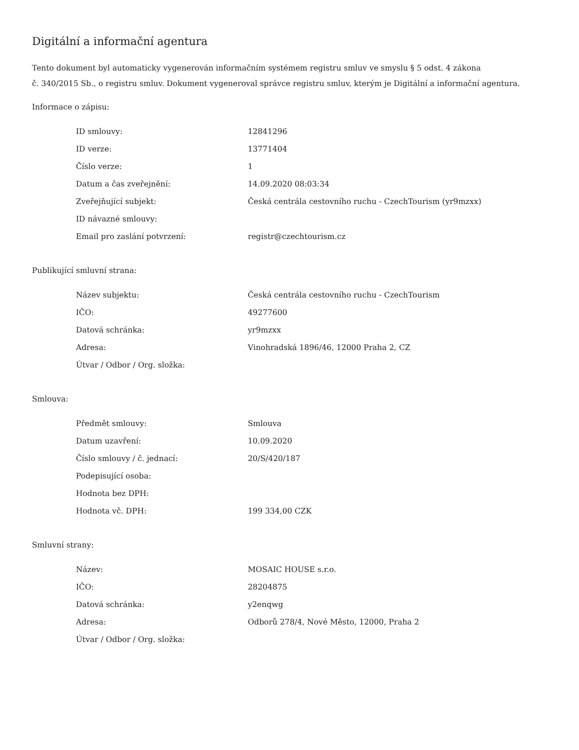Digitální a informační agentura
Tento dokument byl automaticky vygenerován informačním systémem registru smluv ve smyslu § 5 odst. 4 zákona
č. 340/2015 Sb., o registru smluv. Dokument vygeneroval správce registru smluv, kterým je Digitální a informační agentura.
Informace o zápisu:
| ID smlouvy: | 12841296 |
| ID verze: | 13771404 |
| Číslo verze: | 1 |
| Datum a čas zveřejnění: | 14.09.2020 08:03:34 |
| Zveřejňující subjekt: | Česká centrála cestovního ruchu - CzechTourism (yr9mzxx) |
| ID návazné smlouvy: | |
| Email pro zaslání potvrzení: | registr@czechtourism.cz |
Publikující smluvní strana:
| Název subjektu: | Česká centrála cestovního ruchu - CzechTourism |
| IČO: | 49277600 |
| Datová schránka: | yr9mzxx |
| Adresa: | Vinohradská 1896/46, 12000 Praha 2, CZ |
| Útvar / Odbor / Org. složka: | |
Smlouva:
| Předmět smlouvy: | Smlouva |
| Datum uzavření: | 10.09.2020 |
| Číslo smlouvy / č. jednací: | 20/S/420/187 |
| Podepisující osoba: | |
| Hodnota bez DPH: | |
| Hodnota vč. DPH: | 199 334,00 CZK |
Smluvní strany:
| Název: | MOSAIC HOUSE s.r.o. |
| IČO: | 28204875 |
| Datová schránka: | y2enqwg |
| Adresa: | Odborů 278/4, Nové Město, 12000, Praha 2 |
| Útvar / Odbor / Org. složka: | |